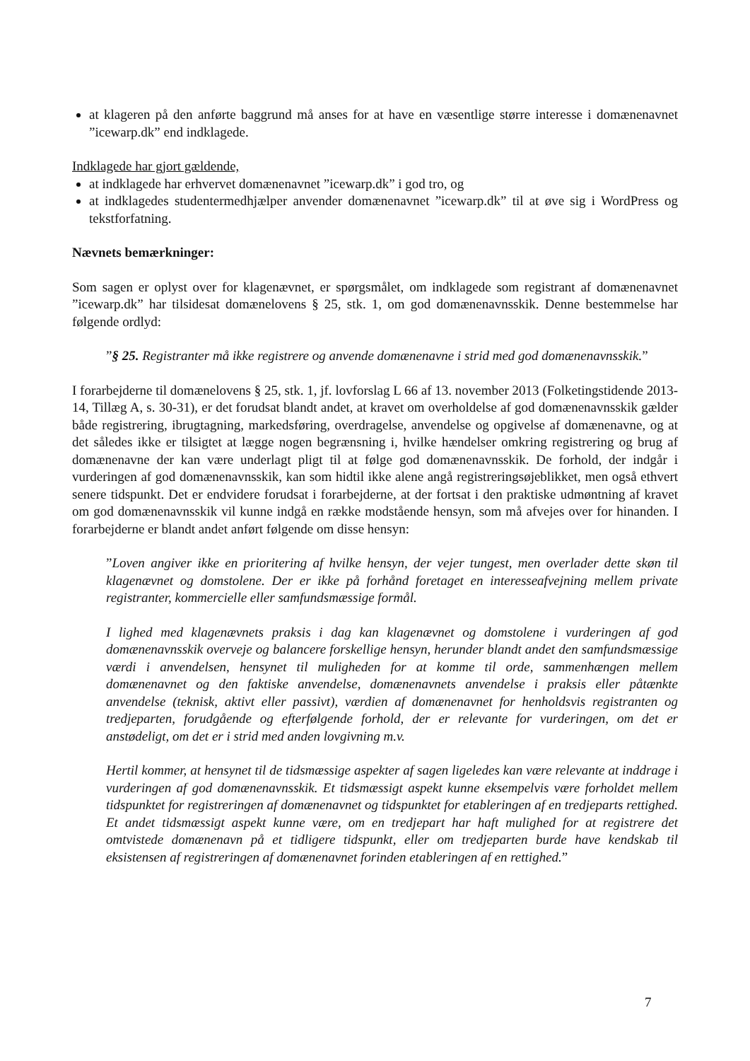at klageren på den anførte baggrund må anses for at have en væsentlige større interesse i domænenavnet ”icewarp.dk” end indklagede.
Indklagede har gjort gældende,
at indklagede har erhvervet domænenavnet ”icewarp.dk” i god tro, og
at indklagedes studentermedhjælper anvender domænenavnet ”icewarp.dk” til at øve sig i WordPress og tekstforfatning.
Nævnets bemærkninger:
Som sagen er oplyst over for klagenævnet, er spørgsmålet, om indklagede som registrant af domænenavnet ”icewarp.dk” har tilsidesat domænelovens § 25, stk. 1, om god domænenavnsskik. Denne bestemmelse har følgende ordlyd:
”§ 25. Registranter må ikke registrere og anvende domænenavne i strid med god domænenavnsskik.”
I forarbejderne til domænelovens § 25, stk. 1, jf. lovforslag L 66 af 13. november 2013 (Folketingstidende 2013-14, Tillæg A, s. 30-31), er det forudsat blandt andet, at kravet om overholdelse af god domænenavnsskik gælder både registrering, ibrugtagning, markedsføring, overdragelse, anvendelse og opgivelse af domænenavne, og at det således ikke er tilsigtet at lægge nogen begrænsning i, hvilke hændelser omkring registrering og brug af domænenavne der kan være underlagt pligt til at følge god domænenavnsskik. De forhold, der indgår i vurderingen af god domænenavnsskik, kan som hidtil ikke alene angå registreringsøjeblikket, men også ethvert senere tidspunkt. Det er endvidere forudsat i forarbejderne, at der fortsat i den praktiske udmøntning af kravet om god domænenavnsskik vil kunne indgå en række modstående hensyn, som må afvejes over for hinanden. I forarbejderne er blandt andet anført følgende om disse hensyn:
”Loven angiver ikke en prioritering af hvilke hensyn, der vejer tungest, men overlader dette skøn til klagenævnet og domstolene. Der er ikke på forhånd foretaget en interesseafvejning mellem private registranter, kommercielle eller samfundsmæssige formål.
I lighed med klagenævnets praksis i dag kan klagenævnet og domstolene i vurderingen af god domænenavnsskik overveje og balancere forskellige hensyn, herunder blandt andet den samfundsmæssige værdi i anvendelsen, hensynet til muligheden for at komme til orde, sammenhængen mellem domænenavnet og den faktiske anvendelse, domænenavnets anvendelse i praksis eller påtænkte anvendelse (teknisk, aktivt eller passivt), værdien af domænenavnet for henholdsvis registranten og tredjeparten, forudgående og efterfølgende forhold, der er relevante for vurderingen, om det er anstødeligt, om det er i strid med anden lovgivning m.v.
Hertil kommer, at hensynet til de tidsmæssige aspekter af sagen ligeledes kan være relevante at inddrage i vurderingen af god domænenavnsskik. Et tidsmæssigt aspekt kunne eksempelvis være forholdet mellem tidspunktet for registreringen af domænenavnet og tidspunktet for etableringen af en tredjeparts rettighed. Et andet tidsmæssigt aspekt kunne være, om en tredjepart har haft mulighed for at registrere det omtvistede domænenavn på et tidligere tidspunkt, eller om tredjeparten burde have kendskab til eksistensen af registreringen af domænenavnet forinden etableringen af en rettighed.”
7